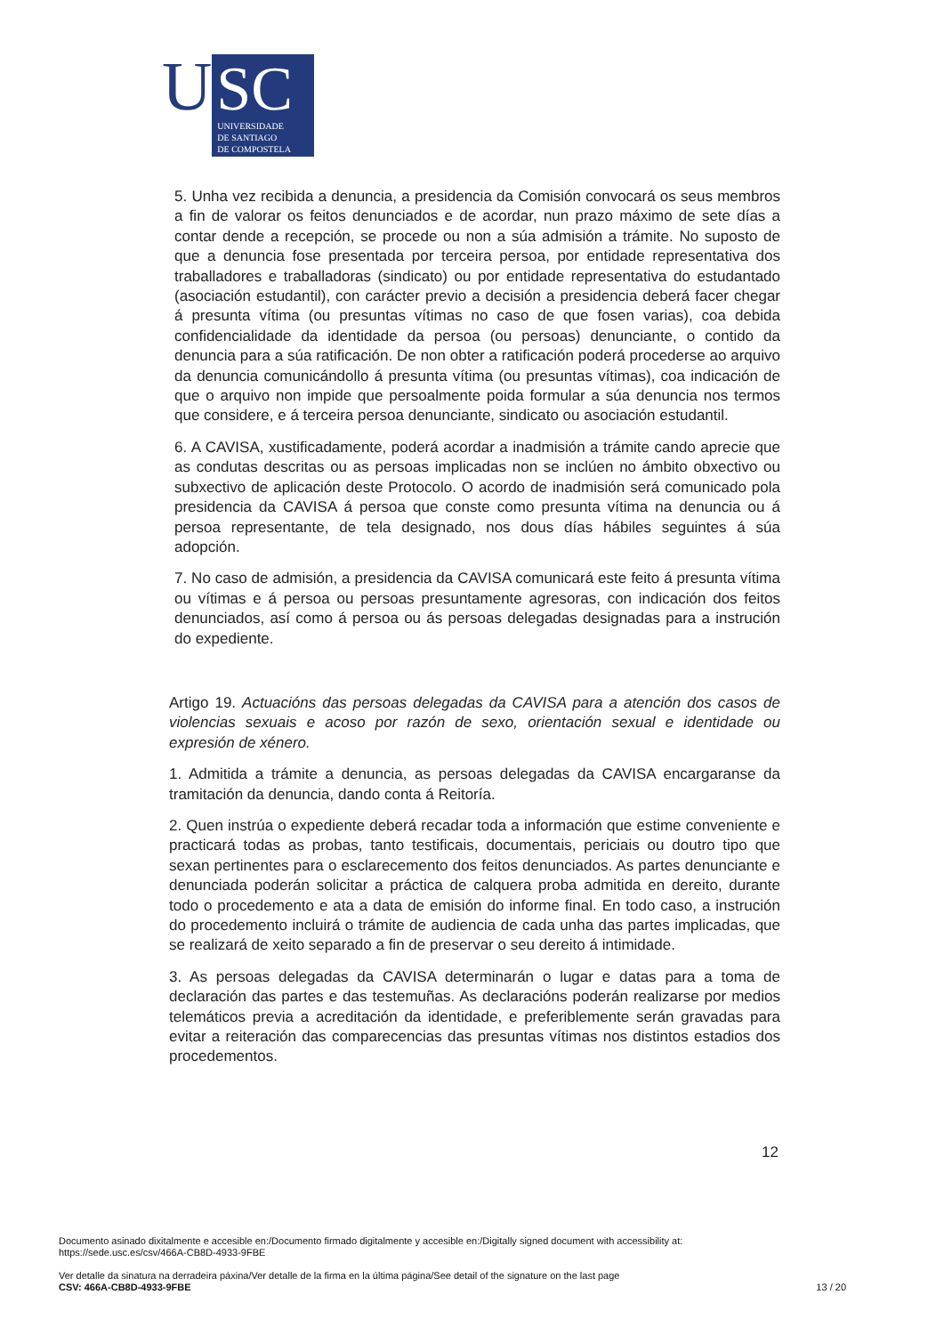U
SC
UNIVERSIDADE
DE SANTIAGO
DE COMPOSTELA
5. Unha vez recibida a denuncia, a presidencia da Comisión convocará os seus membros a fin de valorar os feitos denunciados e de acordar, nun prazo máximo de sete días a contar dende a recepción, se procede ou non a súa admisión a trámite. No suposto de que a denuncia fose presentada por terceira persoa, por entidade representativa dos traballadores e traballadoras (sindicato) ou por entidade representativa do estudantado (asociación estudantil), con carácter previo a decisión a presidencia deberá facer chegar á presunta vítima (ou presuntas vítimas no caso de que fosen varias), coa debida confidencialidade da identidade da persoa (ou persoas) denunciante, o contido da denuncia para a súa ratificación. De non obter a ratificación poderá procederse ao arquivo da denuncia comunicándollo á presunta vítima (ou presuntas vítimas), coa indicación de que o arquivo non impide que persoalmente poida formular a súa denuncia nos termos que considere, e á terceira persoa denunciante, sindicato ou asociación estudantil.
6. A CAVISA, xustificadamente, poderá acordar a inadmisión a trámite cando aprecie que as condutas descritas ou as persoas implicadas non se inclúen no ámbito obxectivo ou subxectivo de aplicación deste Protocolo. O acordo de inadmisión será comunicado pola presidencia da CAVISA á persoa que conste como presunta vítima na denuncia ou á persoa representante, de tela designado, nos dous días hábiles seguintes á súa adopción.
7. No caso de admisión, a presidencia da CAVISA comunicará este feito á presunta vítima ou vítimas e á persoa ou persoas presuntamente agresoras, con indicación dos feitos denunciados, así como á persoa ou ás persoas delegadas designadas para a instrución do expediente.
Artigo 19. Actuacións das persoas delegadas da CAVISA para a atención dos casos de violencias sexuais e acoso por razón de sexo, orientación sexual e identidade ou expresión de xénero.
1. Admitida a trámite a denuncia, as persoas delegadas da CAVISA encargaranse da tramitación da denuncia, dando conta á Reitoría.
2. Quen instrúa o expediente deberá recadar toda a información que estime conveniente e practicará todas as probas, tanto testificais, documentais, periciais ou doutro tipo que sexan pertinentes para o esclarecemento dos feitos denunciados. As partes denunciante e denunciada poderán solicitar a práctica de calquera proba admitida en dereito, durante todo o procedemento e ata a data de emisión do informe final. En todo caso, a instrución do procedemento incluirá o trámite de audiencia de cada unha das partes implicadas, que se realizará de xeito separado a fin de preservar o seu dereito á intimidade.
3. As persoas delegadas da CAVISA determinarán o lugar e datas para a toma de declaración das partes e das testemuñas. As declaracións poderán realizarse por medios telemáticos previa a acreditación da identidade, e preferiblemente serán gravadas para evitar a reiteración das comparecencias das presuntas vítimas nos distintos estadios dos procedementos.
12
Documento asinado dixitalmente e accesible en:/Documento firmado digitalmente y accesible en:/Digitally signed document with accessibility at:
https://sede.usc.es/csv/466A-CB8D-4933-9FBE
Ver detalle da sinatura na derradeira páxina/Ver detalle de la firma en la última página/See detail of the signature on the last page
CSV: 466A-CB8D-4933-9FBE
13 / 20